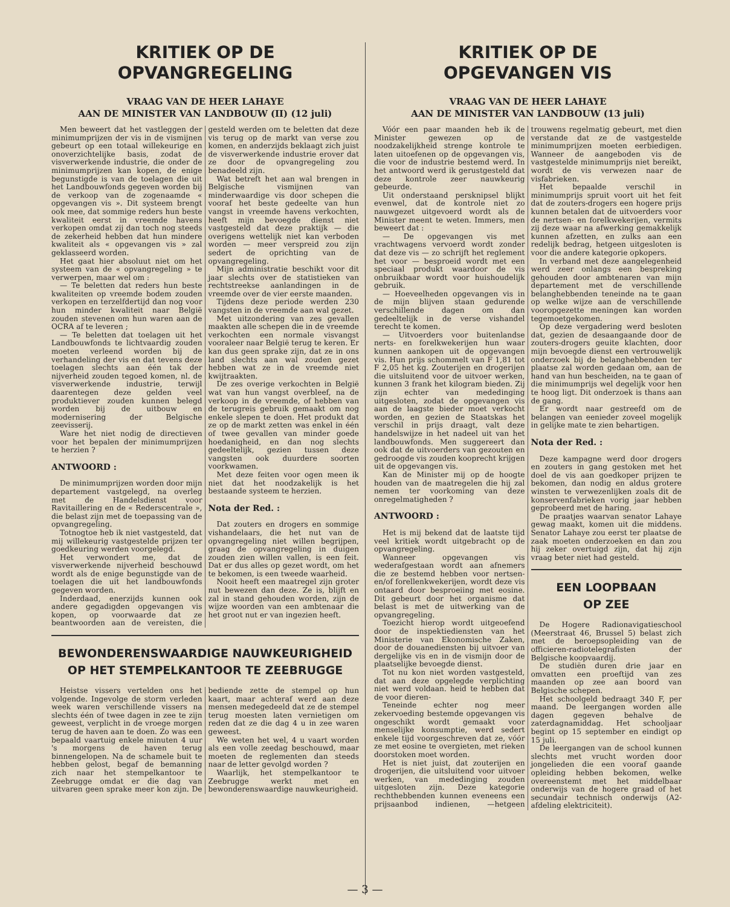KRITIEK OP DE
OPVANGREGELING
VRAAG VAN DE HEER LAHAYE
AAN DE MINISTER VAN LANDBOUW (II) (12 juli)
Men beweert dat het vastleggen der minimumprijzen der vis in de vismijnen gebeurt op een totaal willekeurige en onoverzichtelijke basis, zodat de visverwerkende industrie, die onder de minimumprijzen kan kopen, de enige begunstigde is van de toelagen die uit het Landbouwfonds gegeven worden bij de verkoop van de zogenaamde « opgevangen vis ». Dit systeem brengt ook mee, dat sommige reders hun beste kwaliteit eerst in vreemde havens verkopen omdat zij dan toch nog steeds de zekerheid hebben dat hun mindere kwaliteit als « opgevangen vis » zal geklasseerd worden.
Het gaat hier absoluut niet om het systeem van de « opvangregeling » te verwerpen, maar wel om :
— Te beletten dat reders hun beste kwaliteiten op vreemde bodem zouden verkopen en terzelfdertijd dan nog voor hun minder kwaliteit naar België zouden stevenen om hun waren aan de OCRA af te leveren ;
— Te beletten dat toelagen uit het Landbouwfonds te lichtvaardig zouden moeten verleend worden bij de verhandeling der vis en dat tevens deze toelagen slechts aan één tak der nijverheid zouden tegoed komen, nl. de visverwerkende industrie, terwijl daarentegen deze gelden veel produktiever zouden kunnen belegd worden bij de uitbouw en modernisering der Belgische zeevisserij.
Ware het niet nodig de directieven voor het bepalen der minimumprijzen te herzien ?
ANTWOORD :
De minimumprijzen worden door mijn departement vastgelegd, na overleg met de Handelsdienst voor Ravitaillering en de « Rederscentrale », die belast zijn met de toepassing van de opvangregeling.
Totnogtoe heb ik niet vastgesteld, dat mij willekeurig vastgestelde prijzen ter goedkeuring werden voorgelegd.
Het verwondert me, dat de visverwerkende nijverheid beschouwd wordt als de enige begunstigde van de toelagen die uit het landbouwfonds gegeven worden.
Inderdaad, enerzijds kunnen ook andere gegadigden opgevangen vis kopen, op voorwaarde dat ze beantwoorden aan de vereisten, die gesteld werden om te beletten dat deze vis terug op de markt van verse zou komen, en anderzijds beklaagt zich juist de visverwerkende industrie erover dat ze door de opvangregeling zou benadeeld zijn.
Wat betreft het aan wal brengen in Belgische vismijnen van minderwaardige vis door schepen die vooraf het beste gedeelte van hun vangst in vreemde havens verkochten, heeft mijn bevoegde dienst niet vastgesteld dat deze praktijk — die overigens wettelijk niet kan verboden worden — meer verspreid zou zijn sedert de oprichting van de opvangregeling.
Mijn administratie beschikt voor dit jaar slechts over de statistieken van rechtstreekse aanlandingen in de vreemde over de vier eerste maanden.
Tijdens deze periode werden 230 vangsten in de vreemde aan wal gezet.
Met uitzondering van zes gevallen maakten alle schepen die in de vreemde verkochten een normale visvangst vooraleer naar België terug te keren. Er kan dus geen sprake zijn, dat ze in ons land slechts aan wal zouden gezet hebben wat ze in de vreemde niet kwijtraakten.
De zes overige verkochten in België wat van hun vangst overbleef, na de verkoop in de vreemde, of hebben van de terugreis gebruik gemaakt om nog enkele slepen te doen. Het produkt dat ze op de markt zetten was enkel in één of twee gevallen van minder goede hoedanigheid, en dan nog slechts gedeeltelijk, gezien tussen deze vangsten ook duurdere soorten voorkwamen.
Met deze feiten voor ogen meen ik niet dat het noodzakelijk is het bestaande systeem te herzien.
Nota der Red. :
Dat zouters en drogers en sommige vishandelaars, die het nut van de opvangregeling niet willen begrijpen, graag de opvangregeling in duigen zouden zien willen vallen, is een feit. Dat er dus alles op gezet wordt, om het te bekomen, is een tweede waarheid.
Nooit heeft een maatregel zijn groter nut bewezen dan deze. Ze is, blijft en zal in stand gehouden worden, zijn de wijze woorden van een ambtenaar die het groot nut er van ingezien heeft.
BEWONDERENSWAARDIGE NAUWKEURIGHEID
OP HET STEMPELKANTOOR TE ZEEBRUGGE
Heistse vissers vertelden ons het volgende. Ingevolge de storm verleden week waren verschillende vissers na slechts één of twee dagen in zee te zijn geweest, verplicht in de vroege morgen terug de haven aan te doen. Zo was een bepaald vaartuig enkele minuten 4 uur 's morgens de haven terug binnengelopen. Na de schamele buit te hebben gelost, begaf de bemanning zich naar het stempelkantoor te Zeebrugge omdat er die dag van uitvaren geen sprake meer kon zijn. De bediende zette de stempel op hun kaart, maar achteraf werd aan deze mensen medegedeeld dat ze de stempel terug moesten laten vernietigen om reden dat ze die dag 4 u in zee waren geweest.
We weten het wel, 4 u vaart worden als een volle zeedag beschouwd, maar moeten de reglementen dan steeds naar de letter gevolgd worden ?
Waarlijk, het stempelkantoor te Zeebrugge werkt met en bewonderenswaardige nauwkeurigheid.
KRITIEK OP DE
OPGEVANGEN VIS
VRAAG VAN DE HEER LAHAYE
AAN DE MINISTER VAN LANDBOUW (13 juli)
Vóór een paar maanden heb ik de Minister gewezen op de noodzakelijkheid strenge kontrole te laten uitoefenen op de opgevangen vis, die voor de industrie bestemd werd. In het antwoord werd ik gerustgesteld dat deze kontrole zeer nauwkeurig gebeurde.
Uit onderstaand persknipsel blijkt evenwel, dat de kontrole niet zo nauwgezet uitgevoerd wordt als de Minister meent te weten. Immers, men beweert dat :
— De opgevangen vis met vrachtwagens vervoerd wordt zonder dat deze vis — zo schrijft het reglement het voor — besproeid wordt met een speciaal produkt waardoor de vis onbruikbaar wordt voor huishoudelijk gebruik.
— Hoeveelheden opgevangen vis in de mijn blijven staan gedurende verschillende dagen om dan gedeeltelijk in de verse vishandel terecht te komen.
— Uitvoerders voor buitenlandse nerts- en forelkwekerijen hun waar kunnen aankopen uit de opgevangen vis. Hun prijs schommelt van F 1,81 tot F 2,05 het kg. Zouterijen en drogerijen die uitsluitend voor de uitvoer werken, kunnen 3 frank het kilogram bieden. Zij zijn echter van mededinging uitgesloten, zodat de opgevangen vis aan de laagste bieder moet verkocht worden, en gezien de Staatskas het verschil in prijs draagt, valt deze handelswijze in het nadeel uit van het landbouwfonds. Men suggereert dan ook dat de uitvoerders van gezouten en gedroogde vis zouden kooprecht krijgen uit de opgevangen vis.
Kan de Minister mij op de hoogte houden van de maatregelen die hij zal nemen ter voorkoming van deze onregelmatigheden ?
ANTWOORD :
Het is mij bekend dat de laatste tijd veel kritiek wordt uitgebracht op de opvangregeling.
Wanneer opgevangen vis wederafgestaan wordt aan afnemers die ze bestemd hebben voor nertsen- en/of forellenkwekerijen, wordt deze vis ontaard door besproeiing met eosine. Dit gebeurt door het organisme dat belast is met de uitwerking van de opvangregeling.
Toezicht hierop wordt uitgeoefend door de inspektiediensten van het Ministerie van Ekonomische Zaken, door de douanediensten bij uitvoer van dergelijke vis en in de vismijn door de plaatselijke bevoegde dienst.
Tot nu kon niet worden vastgesteld, dat aan deze opgelegde verplichting niet werd voldaan. heid te hebben dat de voor dieren-
Teneinde echter nog meer zekervoeding bestemde opgevangen vis ongeschikt wordt gemaakt voor menselijke konsumptie, werd sedert enkele tijd voorgeschreven dat ze, vóór ze met eosine te overgieten, met rieken doorstoken moet worden.
Het is niet juist, dat zouterijen en drogerijen, die uitsluitend voor uitvoer werken, van mededinging zouden uitgesloten zijn. Deze kategorie rechthebbenden kunnen eveneens een prijsaanbod indienen, —hetgeen trouwens regelmatig gebeurt, met dien verstande dat ze de vastgestelde minimumprijzen moeten eerbiedigen. Wanneer de aangeboden vis de vastgestelde minimumprijs niet bereikt, wordt de vis verwezen naar de visfabrieken.
Het bepaalde verschil in minimumprijs spruit voort uit het feit dat de zouters-drogers een hogere prijs kunnen betalen dat de uitvoerders voor de nertsen- en forelkwekerijen, vermits zij deze waar na afwerking gemakkelijk kunnen afzetten, en zulks aan een redelijk bedrag, hetgeen uitgesloten is voor die andere kategorie opkopers.
In verband met deze aangelegenheid werd zeer onlangs een bespreking gehouden door ambtenaren van mijn departement met de verschillende belanghebbenden teneinde na te gaan op welke wijze aan de verschillende vooropgezette meningen kan worden tegemoetgekomen.
Op deze vergadering werd besloten dat, gezien de desaangaande door de zouters-drogers geuite klachten, door mijn bevoegde dienst een vertrouwelijk onderzoek bij de belanghebbenden ter plaatse zal worden gedaan om, aan de hand van hun bescheiden, na te gaan of die minimumprijs wel degelijk voor hen te hoog ligt. Dit onderzoek is thans aan de gang.
Er wordt naar gestreefd om de belangen van eenieder zoveel mogelijk in gelijke mate te zien behartigen.
Nota der Red. :
Deze kampagne werd door drogers en zouters in gang gestoken met het doel de vis aan goedkoper prijzen te bekomen, dan nodig en aldus grotere winsten te verwezenlijken zoals dit de konservenfabrieken vorig jaar hebben geprobeerd met de haring.
De praatjes waarvan senator Lahaye gewag maakt, komen uit die middens. Senator Lahaye zou eerst ter plaatse de zaak moeten onderzoeken en dan zou hij zeker overtuigd zijn, dat hij zijn vraag beter niet had gesteld.
EEN LOOPBAAN
OP ZEE
De Hogere Radionavigatieschool (Meerstraat 46, Brussel 5) belast zich met de beroepsopleiding van de officieren-radiotelegrafisten der Belgische koopvaardij.
De studiën duren drie jaar en omvatten een proeftijd van zes maanden op zee aan boord van Belgische schepen.
Het schoolgeld bedraagt 340 F, per maand. De leergangen worden alle dagen gegeven behalve de zaterdagnamiddag. Het schooljaar begint op 15 september en eindigt op 15 juli.
De leergangen van de school kunnen slechts met vrucht worden door jongelieden die een vooraf gaande opleiding hebben bekomen, welke overeenstemt met het middelbaar onderwijs van de hogere graad of het secundair technisch onderwijs (A2-afdeling elektriciteit).
— 3 —